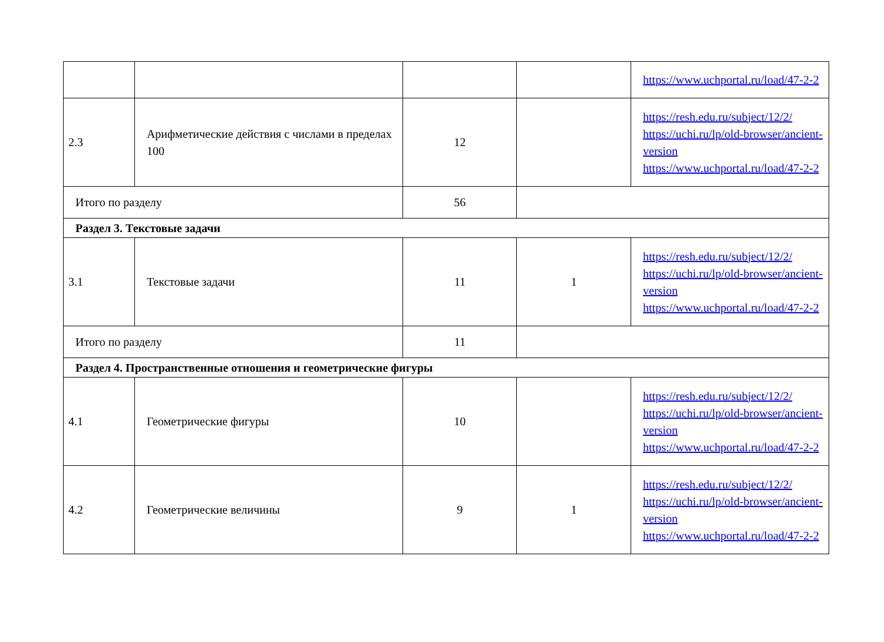| | | | | https://www.uchportal.ru/load/47-2-2 |
| 2.3 | Арифметические действия с числами в пределах 100 | 12 | | https://resh.edu.ru/subject/12/2/ https://uchi.ru/lp/old-browser/ancient-version https://www.uchportal.ru/load/47-2-2 |
| Итого по разделу | | 56 | | |
| Раздел 3. Текстовые задачи | | | | |
| 3.1 | Текстовые задачи | 11 | 1 | https://resh.edu.ru/subject/12/2/ https://uchi.ru/lp/old-browser/ancient-version https://www.uchportal.ru/load/47-2-2 |
| Итого по разделу | | 11 | | |
| Раздел 4. Пространственные отношения и геометрические фигуры | | | | |
| 4.1 | Геометрические фигуры | 10 | | https://resh.edu.ru/subject/12/2/ https://uchi.ru/lp/old-browser/ancient-version https://www.uchportal.ru/load/47-2-2 |
| 4.2 | Геометрические величины | 9 | 1 | https://resh.edu.ru/subject/12/2/ https://uchi.ru/lp/old-browser/ancient-version https://www.uchportal.ru/load/47-2-2 |